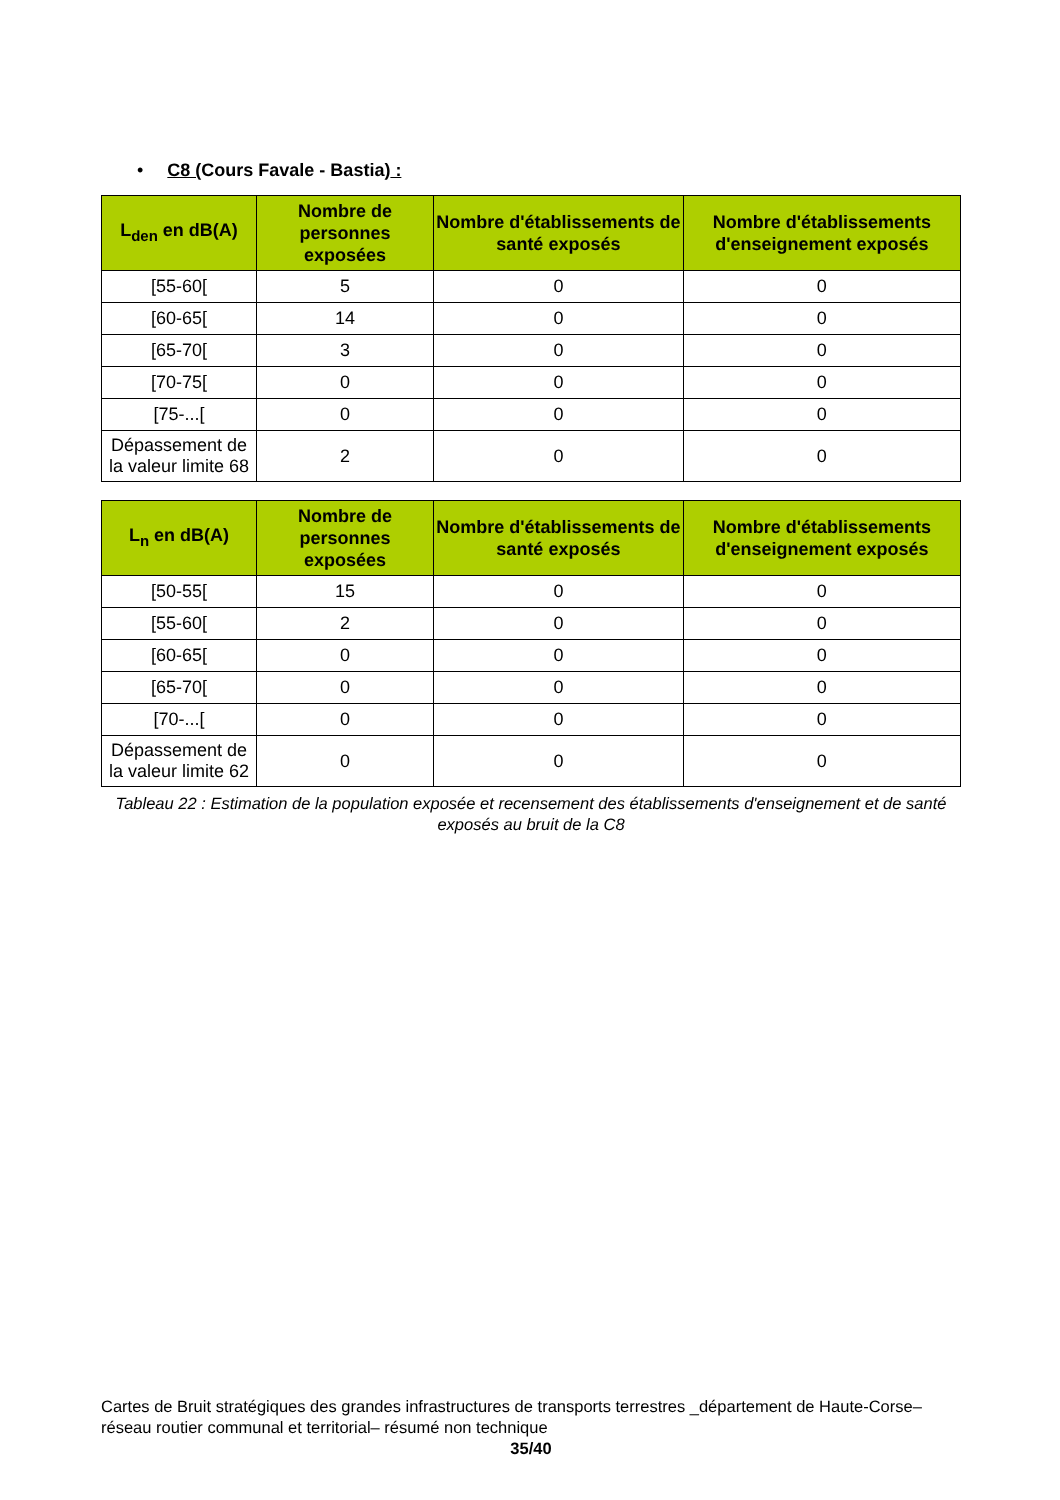• C8 (Cours Favale - Bastia) :
| L<sub>den</sub> en dB(A) | Nombre de personnes exposées | Nombre d'établissements de santé exposés | Nombre d'établissements d'enseignement exposés |
| --- | --- | --- | --- |
| [55-60[ | 5 | 0 | 0 |
| [60-65[ | 14 | 0 | 0 |
| [65-70[ | 3 | 0 | 0 |
| [70-75[ | 0 | 0 | 0 |
| [75-...[ | 0 | 0 | 0 |
| Dépassement de la valeur limite 68 | 2 | 0 | 0 |
| L<sub>n</sub> en dB(A) | Nombre de personnes exposées | Nombre d'établissements de santé exposés | Nombre d'établissements d'enseignement exposés |
| --- | --- | --- | --- |
| [50-55[ | 15 | 0 | 0 |
| [55-60[ | 2 | 0 | 0 |
| [60-65[ | 0 | 0 | 0 |
| [65-70[ | 0 | 0 | 0 |
| [70-...[ | 0 | 0 | 0 |
| Dépassement de la valeur limite 62 | 0 | 0 | 0 |
Tableau 22 : Estimation de la population exposée et recensement des établissements d'enseignement et de santé exposés au bruit de la C8
Cartes de Bruit stratégiques des grandes infrastructures de transports terrestres _département de Haute-Corse– réseau routier communal et territorial– résumé non technique
35/40